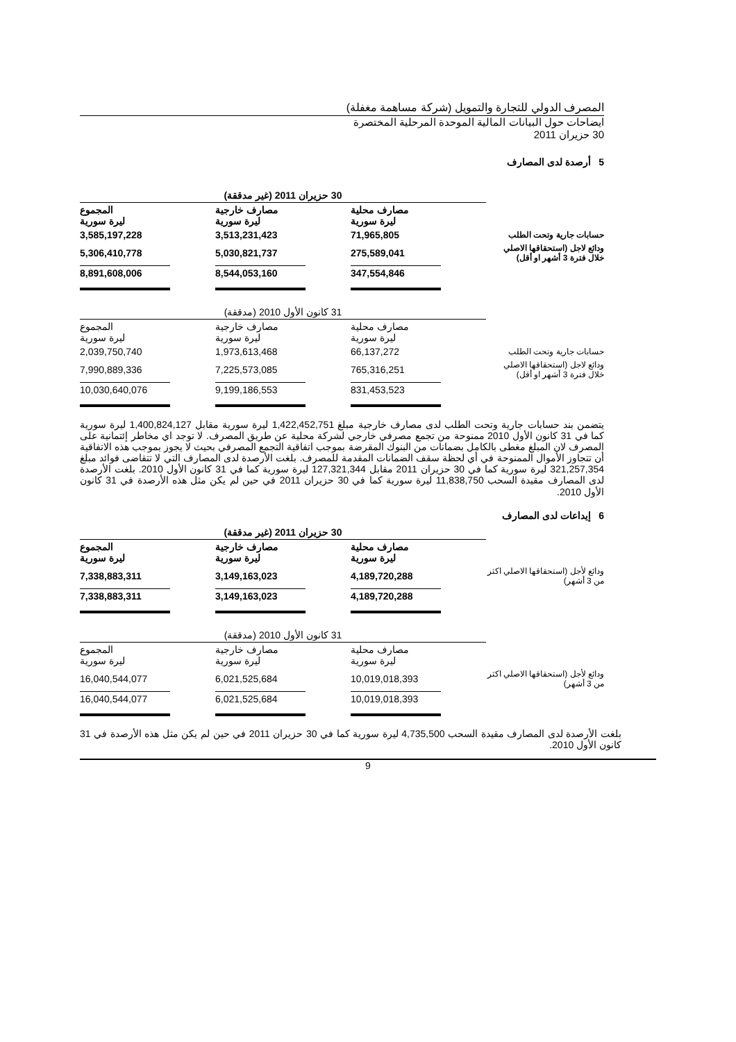المصرف الدولي للتجارة والتمويل (شركة مساهمة مغفلة)
ايضاحات حول البيانات المالية الموحدة المرحلية المختصرة
30 حزيران 2011
5 أرصدة لدى المصارف
| | 30 حزيران 2011 (غير مدققة) | | |
| | مصارف محلية ليرة سورية | مصارف خارجية ليرة سورية | المجموع ليرة سورية |
| حسابات جارية وتحت الطلب | 71,965,805 | 3,513,231,423 | 3,585,197,228 |
| ودائع لاجل (استحقاقها الاصلي خلال فترة 3 أشهر او أقل) | 275,589,041 | 5,030,821,737 | 5,306,410,778 |
| | 347,554,846 | 8,544,053,160 | 8,891,608,006 |
| | 31 كانون الأول 2010 (مدققة) | | |
| | مصارف محلية ليرة سورية | مصارف خارجية ليرة سورية | المجموع ليرة سورية |
| حسابات جارية وتحت الطلب | 66,137,272 | 1,973,613,468 | 2,039,750,740 |
| ودائع لاجل (استحقاقها الاصلي خلال فترة 3 أشهر او أقل) | 765,316,251 | 7,225,573,085 | 7,990,889,336 |
| | 831,453,523 | 9,199,186,553 | 10,030,640,076 |
يتضمن بند حسابات جارية وتحت الطلب لدى مصارف خارجية مبلغ 1,422,452,751 ليرة سورية مقابل 1,400,824,127 ليرة سورية كما في 31 كانون الأول 2010 ممنوحة من تجمع مصرفي خارجي لشركة محلية عن طريق المصرف. لا توجد اي مخاطر إئتمانية على المصرف لان المبلغ مغطى بالكامل بضمانات من البنوك المقرضة بموجب اتفاقية التجمع المصرفي بحيث لا يجوز بموجب هذه الاتفاقية أن تتجاوز الأموال الممنوحة في أي لحظة سقف الضمانات المقدمة للمصرف. بلغت الأرصدة لدى المصارف التي لا تتقاضى فوائد مبلغ 321,257,354 ليرة سورية كما في 30 حزيران 2011 مقابل 127,321,344 ليرة سورية كما في 31 كانون الأول 2010. بلغت الأرصدة لدى المصارف مقيدة السحب 11,838,750 ليرة سورية كما في 30 حزيران 2011 في حين لم يكن مثل هذه الأرصدة في 31 كانون الأول 2010.
6 إيداعات لدى المصارف
| | 30 حزيران 2011 (غير مدققة) | | |
| | مصارف محلية ليرة سورية | مصارف خارجية ليرة سورية | المجموع ليرة سورية |
| ودائع لأجل (استحقاقها الاصلي اكثر من 3 أشهر) | 4,189,720,288 | 3,149,163,023 | 7,338,883,311 |
| | 4,189,720,288 | 3,149,163,023 | 7,338,883,311 |
| | 31 كانون الأول 2010 (مدققة) | | |
| | مصارف محلية ليرة سورية | مصارف خارجية ليرة سورية | المجموع ليرة سورية |
| ودائع لأجل (استحقاقها الاصلي اكثر من 3 أشهر) | 10,019,018,393 | 6,021,525,684 | 16,040,544,077 |
| | 10,019,018,393 | 6,021,525,684 | 16,040,544,077 |
بلغت الأرصدة لدى المصارف مقيدة السحب 4,735,500 ليرة سورية كما في 30 حزيران 2011 في حين لم يكن مثل هذه الأرصدة في 31 كانون الأول 2010.
9